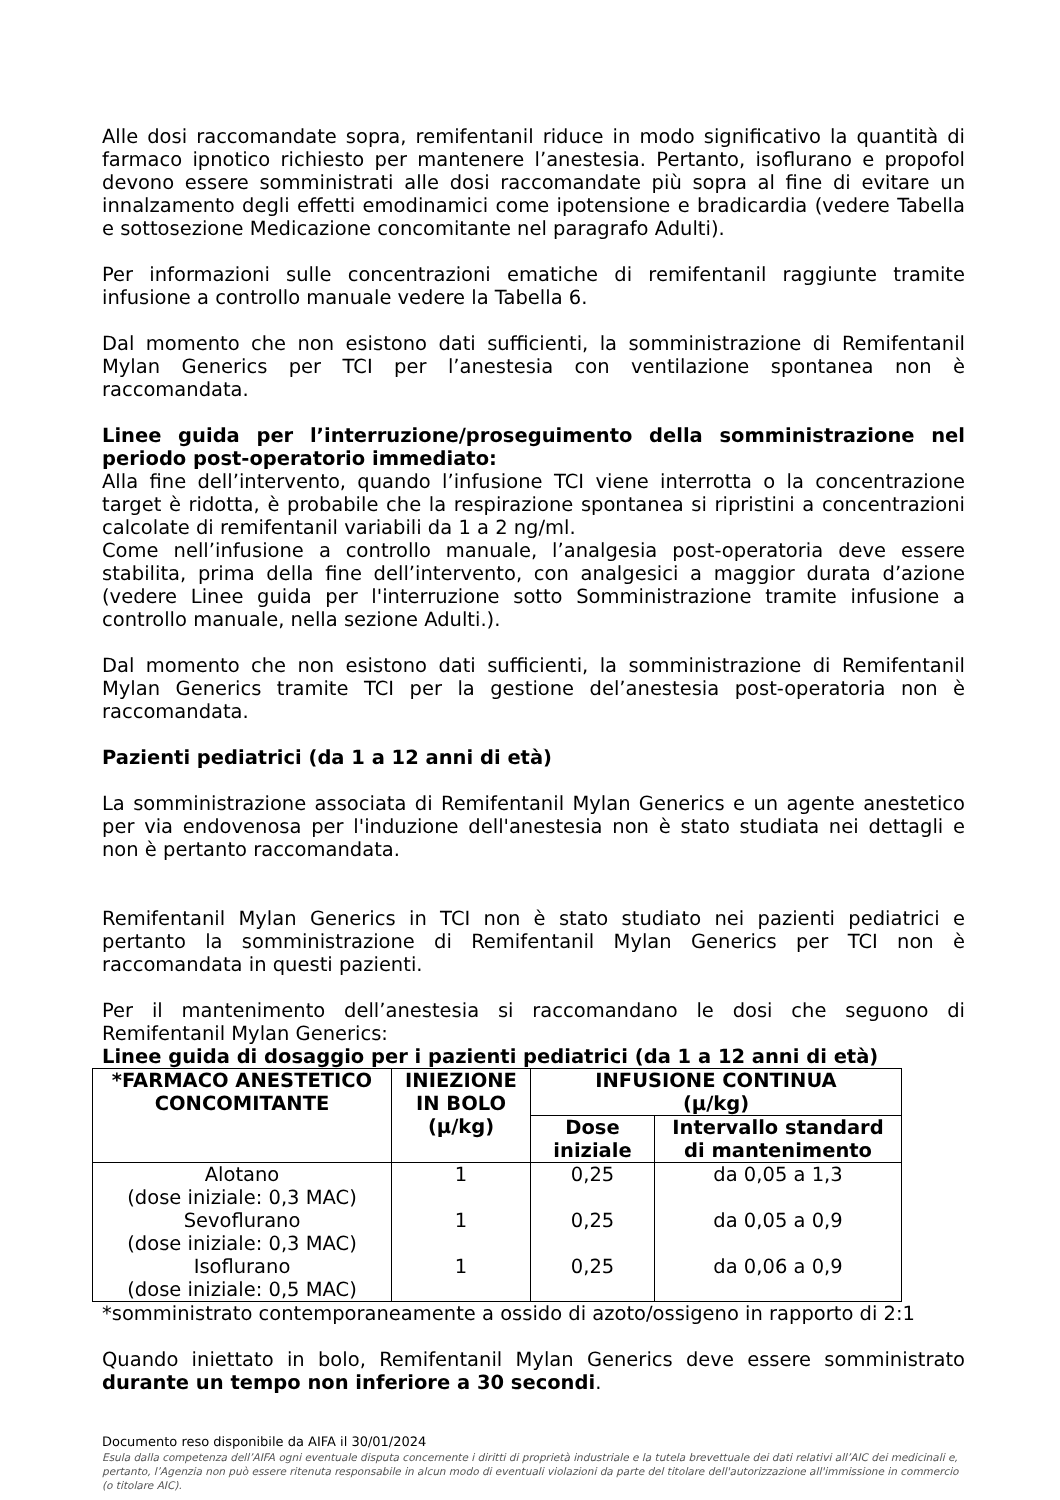Alle dosi raccomandate sopra, remifentanil riduce in modo significativo la quantità di farmaco ipnotico richiesto per mantenere l’anestesia. Pertanto, isoflurano e propofol devono essere somministrati alle dosi raccomandate più sopra al fine di evitare un innalzamento degli effetti emodinamici come ipotensione e bradicardia (vedere Tabella e sottosezione Medicazione concomitante nel paragrafo Adulti).
Per informazioni sulle concentrazioni ematiche di remifentanil raggiunte tramite infusione a controllo manuale vedere la Tabella 6.
Dal momento che non esistono dati sufficienti, la somministrazione di Remifentanil Mylan Generics per TCI per l’anestesia con ventilazione spontanea non è raccomandata.
Linee guida per l’interruzione/proseguimento della somministrazione nel periodo post-operatorio immediato:
Alla fine dell’intervento, quando l’infusione TCI viene interrotta o la concentrazione target è ridotta, è probabile che la respirazione spontanea si ripristini a concentrazioni calcolate di remifentanil variabili da 1 a 2 ng/ml.
Come nell’infusione a controllo manuale, l’analgesia post-operatoria deve essere stabilita, prima della fine dell’intervento, con analgesici a maggior durata d’azione (vedere Linee guida per l'interruzione sotto Somministrazione tramite infusione a controllo manuale, nella sezione Adulti.).
Dal momento che non esistono dati sufficienti, la somministrazione di Remifentanil Mylan Generics tramite TCI per la gestione del’anestesia post-operatoria non è raccomandata.
Pazienti pediatrici (da 1 a 12 anni di età)
La somministrazione associata di Remifentanil Mylan Generics e un agente anestetico per via endovenosa per l'induzione dell'anestesia non è stato studiata nei dettagli e non è pertanto raccomandata.
Remifentanil Mylan Generics in TCI non è stato studiato nei pazienti pediatrici e pertanto la somministrazione di Remifentanil Mylan Generics per TCI non è raccomandata in questi pazienti.
Per il mantenimento dell’anestesia si raccomandano le dosi che seguono di Remifentanil Mylan Generics:
Linee guida di dosaggio per i pazienti pediatrici (da 1 a 12 anni di età)
| *FARMACO ANESTETICO CONCOMITANTE | INIEZIONE IN BOLO (μ/kg) | INFUSIONE CONTINUA (μ/kg) | |
| --- | --- | --- | --- |
| | | Dose iniziale | Intervallo standard di mantenimento |
| Alotano (dose iniziale: 0,3 MAC) | 1 | 0,25 | da 0,05 a 1,3 |
| Sevoflurano (dose iniziale: 0,3 MAC) | 1 | 0,25 | da 0,05 a 0,9 |
| Isoflurano (dose iniziale: 0,5 MAC) | 1 | 0,25 | da 0,06 a 0,9 |
*somministrato contemporaneamente a ossido di azoto/ossigeno in rapporto di 2:1
Quando iniettato in bolo, Remifentanil Mylan Generics deve essere somministrato durante un tempo non inferiore a 30 secondi.
Documento reso disponibile da AIFA il 30/01/2024
Esula dalla competenza dell’AIFA ogni eventuale disputa concernente i diritti di proprietà industriale e la tutela brevettuale dei dati relativi all’AIC dei medicinali e, pertanto, l’Agenzia non può essere ritenuta responsabile in alcun modo di eventuali violazioni da parte del titolare dell'autorizzazione all'immissione in commercio (o titolare AIC).